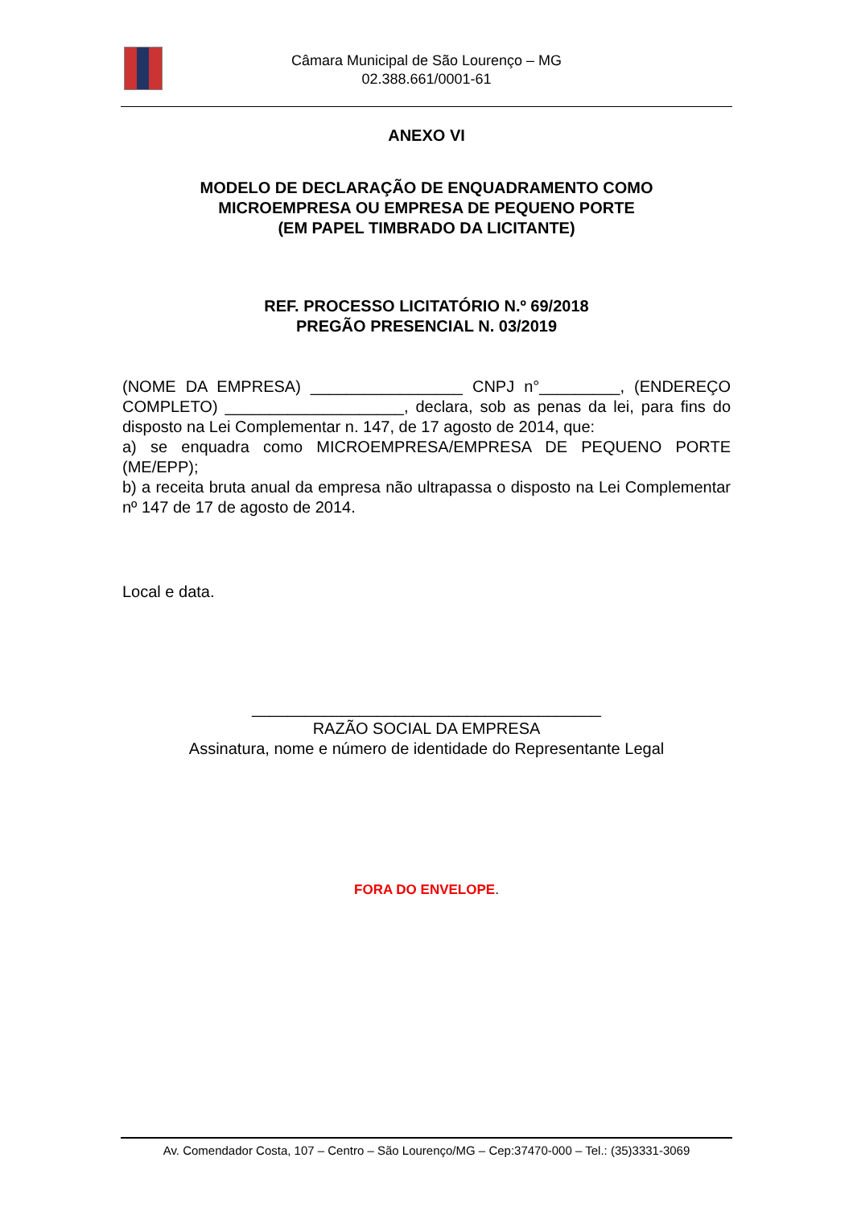Câmara Municipal de São Lourenço – MG
02.388.661/0001-61
ANEXO VI
MODELO DE DECLARAÇÃO DE ENQUADRAMENTO COMO
MICROEMPRESA OU EMPRESA DE PEQUENO PORTE
(EM PAPEL TIMBRADO DA LICITANTE)
REF. PROCESSO LICITATÓRIO N.º 69/2018
PREGÃO PRESENCIAL N. 03/2019
(NOME DA EMPRESA) _________________ CNPJ n°_________, (ENDEREÇO COMPLETO) ____________________, declara, sob as penas da lei, para fins do disposto na Lei Complementar n. 147, de 17 agosto de 2014, que:
a) se enquadra como MICROEMPRESA/EMPRESA DE PEQUENO PORTE (ME/EPP);
b) a receita bruta anual da empresa não ultrapassa o disposto na Lei Complementar nº 147 de 17 de agosto de 2014.
Local e data.
_______________________________________
RAZÃO SOCIAL DA EMPRESA
Assinatura, nome e número de identidade do Representante Legal
FORA DO ENVELOPE.
Av. Comendador Costa, 107 – Centro – São Lourenço/MG – Cep:37470-000 – Tel.: (35)3331-3069